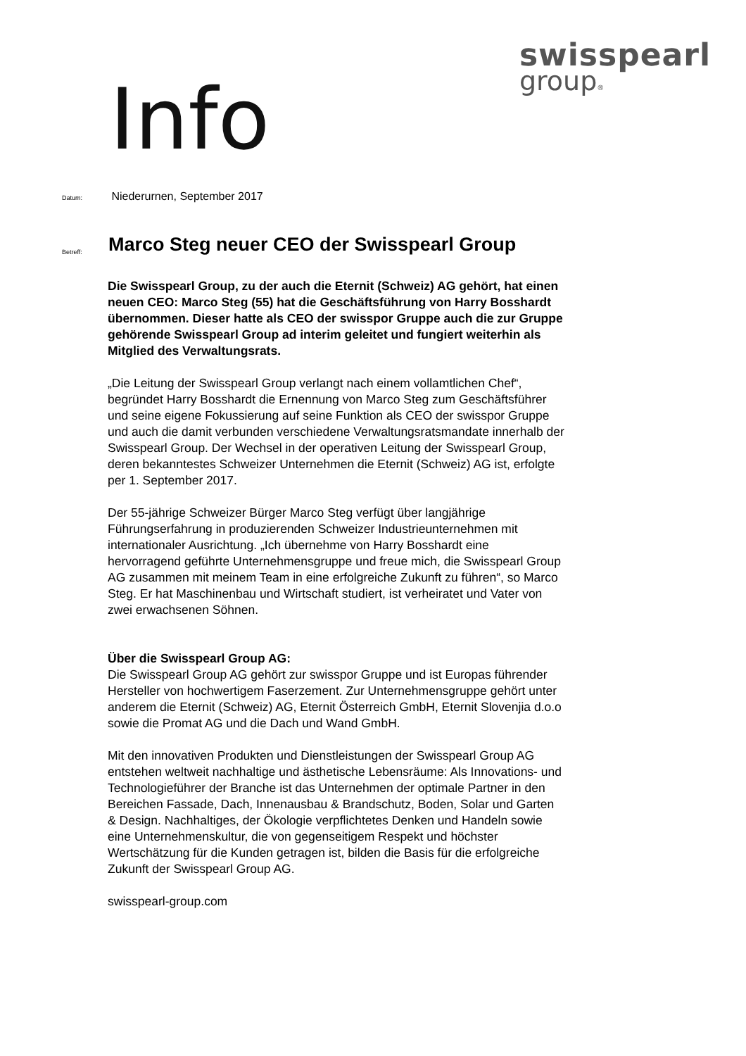swisspearl
group®
Info
Datum: Niederurnen, September 2017
Betreff:
Marco Steg neuer CEO der Swisspearl Group
Die Swisspearl Group, zu der auch die Eternit (Schweiz) AG gehört, hat einen neuen CEO: Marco Steg (55) hat die Geschäftsführung von Harry Bosshardt übernommen. Dieser hatte als CEO der swisspor Gruppe auch die zur Gruppe gehörende Swisspearl Group ad interim geleitet und fungiert weiterhin als Mitglied des Verwaltungsrats.
„Die Leitung der Swisspearl Group verlangt nach einem vollamtlichen Chef“, begründet Harry Bosshardt die Ernennung von Marco Steg zum Geschäftsführer und seine eigene Fokussierung auf seine Funktion als CEO der swisspor Gruppe und auch die damit verbunden verschiedene Verwaltungsratsmandate innerhalb der Swisspearl Group. Der Wechsel in der operativen Leitung der Swisspearl Group, deren bekanntestes Schweizer Unternehmen die Eternit (Schweiz) AG ist, erfolgte per 1. September 2017.
Der 55-jährige Schweizer Bürger Marco Steg verfügt über langjährige Führungserfahrung in produzierenden Schweizer Industrieunternehmen mit internationaler Ausrichtung. „Ich übernehme von Harry Bosshardt eine hervorragend geführte Unternehmensgruppe und freue mich, die Swisspearl Group AG zusammen mit meinem Team in eine erfolgreiche Zukunft zu führen“, so Marco Steg. Er hat Maschinenbau und Wirtschaft studiert, ist verheiratet und Vater von zwei erwachsenen Söhnen.
Über die Swisspearl Group AG:
Die Swisspearl Group AG gehört zur swisspor Gruppe und ist Europas führender Hersteller von hochwertigem Faserzement. Zur Unternehmensgruppe gehört unter anderem die Eternit (Schweiz) AG, Eternit Österreich GmbH, Eternit Slovenjia d.o.o sowie die Promat AG und die Dach und Wand GmbH.
Mit den innovativen Produkten und Dienstleistungen der Swisspearl Group AG entstehen weltweit nachhaltige und ästhetische Lebensräume: Als Innovations- und Technologieführer der Branche ist das Unternehmen der optimale Partner in den Bereichen Fassade, Dach, Innenausbau & Brandschutz, Boden, Solar und Garten & Design. Nachhaltiges, der Ökologie verpflichtetes Denken und Handeln sowie eine Unternehmenskultur, die von gegenseitigem Respekt und höchster Wertschätzung für die Kunden getragen ist, bilden die Basis für die erfolgreiche Zukunft der Swisspearl Group AG.
swisspearl-group.com